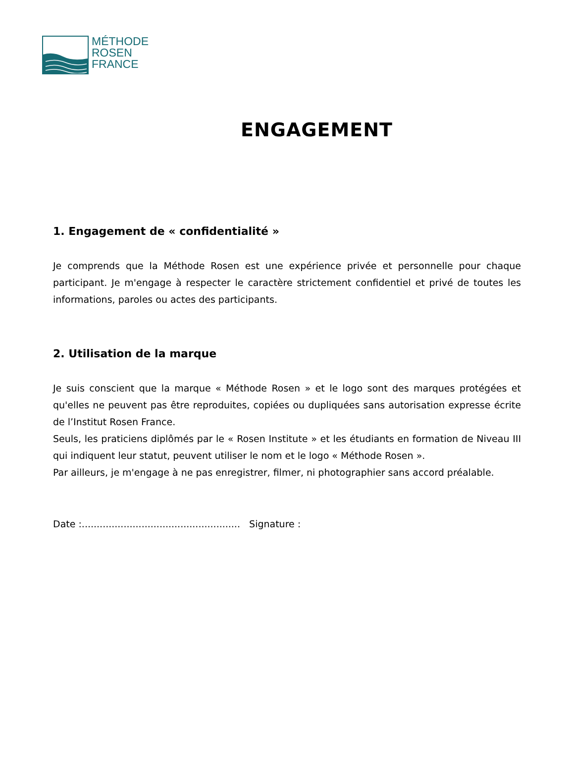MÉTHODE
ROSEN
FRANCE
ENGAGEMENT
1. Engagement de « confidentialité »
Je comprends que la Méthode Rosen est une expérience privée et personnelle pour chaque participant. Je m'engage à respecter le caractère strictement confidentiel et privé de toutes les informations, paroles ou actes des participants.
2. Utilisation de la marque
Je suis conscient que la marque « Méthode Rosen » et le logo sont des marques protégées et qu'elles ne peuvent pas être reproduites, copiées ou dupliquées sans autorisation expresse écrite de l’Institut Rosen France.
Seuls, les praticiens diplômés par le « Rosen Institute » et les étudiants en formation de Niveau III qui indiquent leur statut, peuvent utiliser le nom et le logo « Méthode Rosen ».
Par ailleurs, je m'engage à ne pas enregistrer, filmer, ni photographier sans accord préalable.
Date :..................................................... Signature :